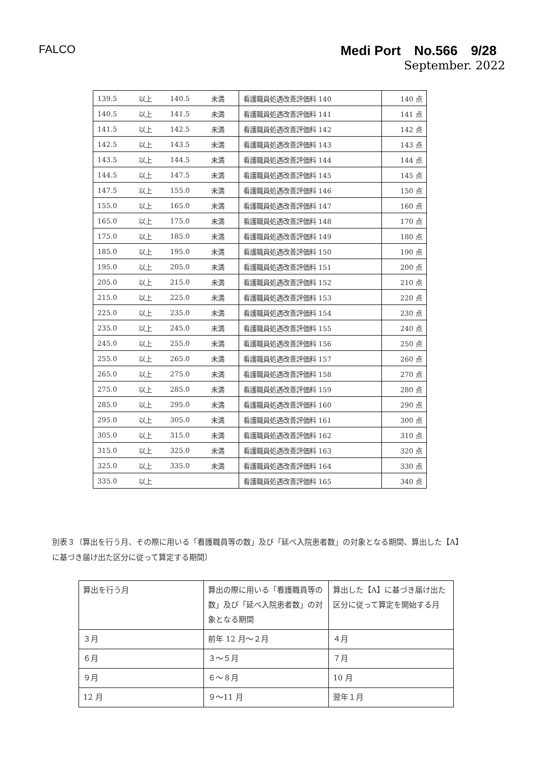FALCO
Medi Port　No.566　9/28
September. 2022
| 139.5 | 以上 | 140.5 | 未満 | 看護職員処遇改善評価料 140 | 140 点 |
| 140.5 | 以上 | 141.5 | 未満 | 看護職員処遇改善評価料 141 | 141 点 |
| 141.5 | 以上 | 142.5 | 未満 | 看護職員処遇改善評価料 142 | 142 点 |
| 142.5 | 以上 | 143.5 | 未満 | 看護職員処遇改善評価料 143 | 143 点 |
| 143.5 | 以上 | 144.5 | 未満 | 看護職員処遇改善評価料 144 | 144 点 |
| 144.5 | 以上 | 147.5 | 未満 | 看護職員処遇改善評価料 145 | 145 点 |
| 147.5 | 以上 | 155.0 | 未満 | 看護職員処遇改善評価料 146 | 150 点 |
| 155.0 | 以上 | 165.0 | 未満 | 看護職員処遇改善評価料 147 | 160 点 |
| 165.0 | 以上 | 175.0 | 未満 | 看護職員処遇改善評価料 148 | 170 点 |
| 175.0 | 以上 | 185.0 | 未満 | 看護職員処遇改善評価料 149 | 180 点 |
| 185.0 | 以上 | 195.0 | 未満 | 看護職員処遇改善評価料 150 | 190 点 |
| 195.0 | 以上 | 205.0 | 未満 | 看護職員処遇改善評価料 151 | 200 点 |
| 205.0 | 以上 | 215.0 | 未満 | 看護職員処遇改善評価料 152 | 210 点 |
| 215.0 | 以上 | 225.0 | 未満 | 看護職員処遇改善評価料 153 | 220 点 |
| 225.0 | 以上 | 235.0 | 未満 | 看護職員処遇改善評価料 154 | 230 点 |
| 235.0 | 以上 | 245.0 | 未満 | 看護職員処遇改善評価料 155 | 240 点 |
| 245.0 | 以上 | 255.0 | 未満 | 看護職員処遇改善評価料 156 | 250 点 |
| 255.0 | 以上 | 265.0 | 未満 | 看護職員処遇改善評価料 157 | 260 点 |
| 265.0 | 以上 | 275.0 | 未満 | 看護職員処遇改善評価料 158 | 270 点 |
| 275.0 | 以上 | 285.0 | 未満 | 看護職員処遇改善評価料 159 | 280 点 |
| 285.0 | 以上 | 295.0 | 未満 | 看護職員処遇改善評価料 160 | 290 点 |
| 295.0 | 以上 | 305.0 | 未満 | 看護職員処遇改善評価料 161 | 300 点 |
| 305.0 | 以上 | 315.0 | 未満 | 看護職員処遇改善評価料 162 | 310 点 |
| 315.0 | 以上 | 325.0 | 未満 | 看護職員処遇改善評価料 163 | 320 点 |
| 325.0 | 以上 | 335.0 | 未満 | 看護職員処遇改善評価料 164 | 330 点 |
| 335.0 | 以上 | | | 看護職員処遇改善評価料 165 | 340 点 |
別表３（算出を行う月、その際に用いる「看護職員等の数」及び「延べ入院患者数」の対象となる期間、算出した【A】に基づき届け出た区分に従って算定する期間）
| 算出を行う月 | 算出の際に用いる「看護職員等の数」及び「延べ入院患者数」の対象となる期間 | 算出した【A】に基づき届け出た区分に従って算定を開始する月 |
| ３月 | 前年 12 月～２月 | ４月 |
| ６月 | ３～５月 | ７月 |
| ９月 | ６～８月 | 10 月 |
| 12 月 | ９～11 月 | 翌年１月 |